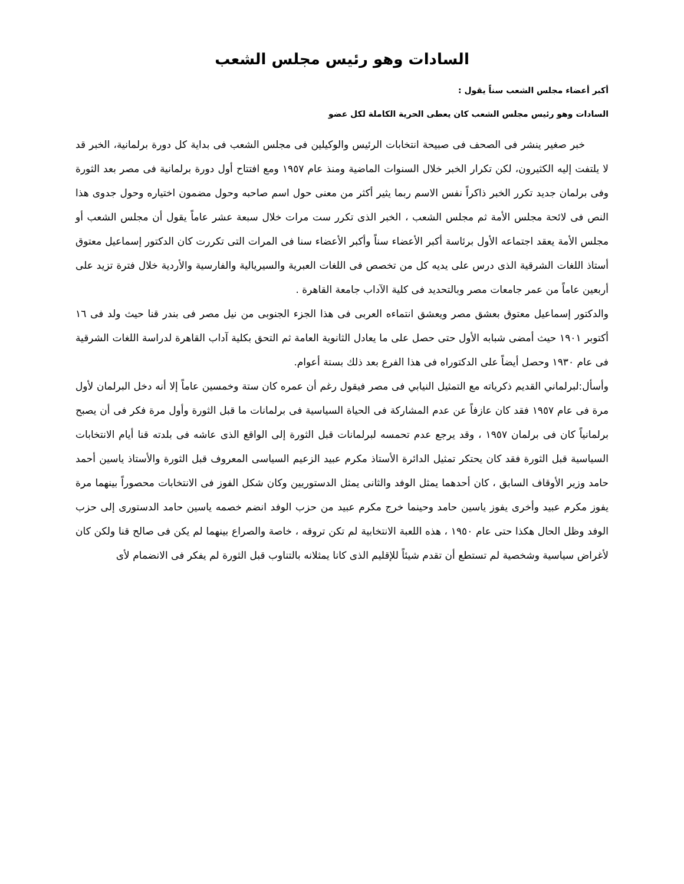السادات وهو رئيس مجلس الشعب
أكبر أعضاء مجلس الشعب سناً يقول :
السادات وهو رئيس مجلس الشعب كان يعطى الحرية الكاملة لكل عضو
خبر صغير ينشر فى الصحف فى صبيحة انتخابات الرئيس والوكيلين فى مجلس الشعب فى بداية كل دورة برلمانية، الخبر قد لا يلتفت إليه الكثيرون، لكن تكرار الخبر خلال السنوات الماضية ومنذ عام ١٩٥٧ ومع افتتاح أول دورة برلمانية فى مصر بعد الثورة وفى برلمان جديد تكرر الخبر ذاكراً نفس الاسم ربما يثير أكثر من معنى حول اسم صاحبه وحول مضمون اختياره وحول جدوى هذا النص فى لائحة مجلس الأمة ثم مجلس الشعب ، الخبر الذى تكرر ست مرات خلال سبعة عشر عاماً يقول أن مجلس الشعب أو مجلس الأمة يعقد اجتماعه الأول برئاسة أكبر الأعضاء سناً وأكبر الأعضاء سنا فى المرات التى تكررت كان الدكتور إسماعيل معتوق أستاذ اللغات الشرقية الذى درس على يديه كل من تخصص فى اللغات العبرية والسيريالية والفارسية والأردية خلال فترة تزيد على أربعين عاماً من عمر جامعات مصر وبالتحديد فى كلية الآداب جامعة القاهرة .
والدكتور إسماعيل معتوق بعشق مصر ويعشق انتماءه العربى فى هذا الجزء الجنوبى من نيل مصر فى بندر قنا حيث ولد فى ١٦ أكتوبر ١٩٠١ حيث أمضى شبابه الأول حتى حصل على ما يعادل الثانوية العامة ثم التحق بكلية آداب القاهرة لدراسة اللغات الشرقية فى عام ١٩٣٠ وحصل أيضاً على الدكتوراه فى هذا الفرع بعد ذلك بستة أعوام.
وأسأل:لبرلماني القديم ذكرياته مع التمثيل النيابي فى مصر فيقول رغم أن عمره كان ستة وخمسين عاماً إلا أنه دخل البرلمان لأول مرة فى عام ١٩٥٧ فقد كان عازفاً عن عدم المشاركة فى الحياة السياسية فى برلمانات ما قبل الثورة وأول مرة فكر فى أن يصبح برلمانياً كان فى برلمان ١٩٥٧ ، وقد يرجع عدم تحمسه لبرلمانات قبل الثورة إلى الواقع الذى عاشه فى بلدته قنا أيام الانتخابات السياسية قبل الثورة فقد كان يحتكر تمثيل الدائرة الأستاذ مكرم عبيد الزعيم السياسى المعروف قبل الثورة والأستاذ ياسين أحمد حامد وزير الأوقاف السابق ، كان أحدهما يمثل الوفد والثانى يمثل الدستوريين وكان شكل الفوز فى الانتخابات محصوراً بينهما مرة يفوز مكرم عبيد وأخرى يفوز ياسين حامد وحينما خرج مكرم عبيد من حزب الوفد انضم خصمه ياسين حامد الدستورى إلى حزب الوفد وظل الحال هكذا حتى عام ١٩٥٠ ، هذه اللعبة الانتخابية لم تكن تروقه ، خاصة والصراع بينهما لم يكن فى صالح قنا ولكن كان لأغراض سياسية وشخصية لم تستطع أن تقدم شيئاً للإقليم الذى كانا يمثلانه بالتناوب قبل الثورة لم يفكر فى الانضمام لأى